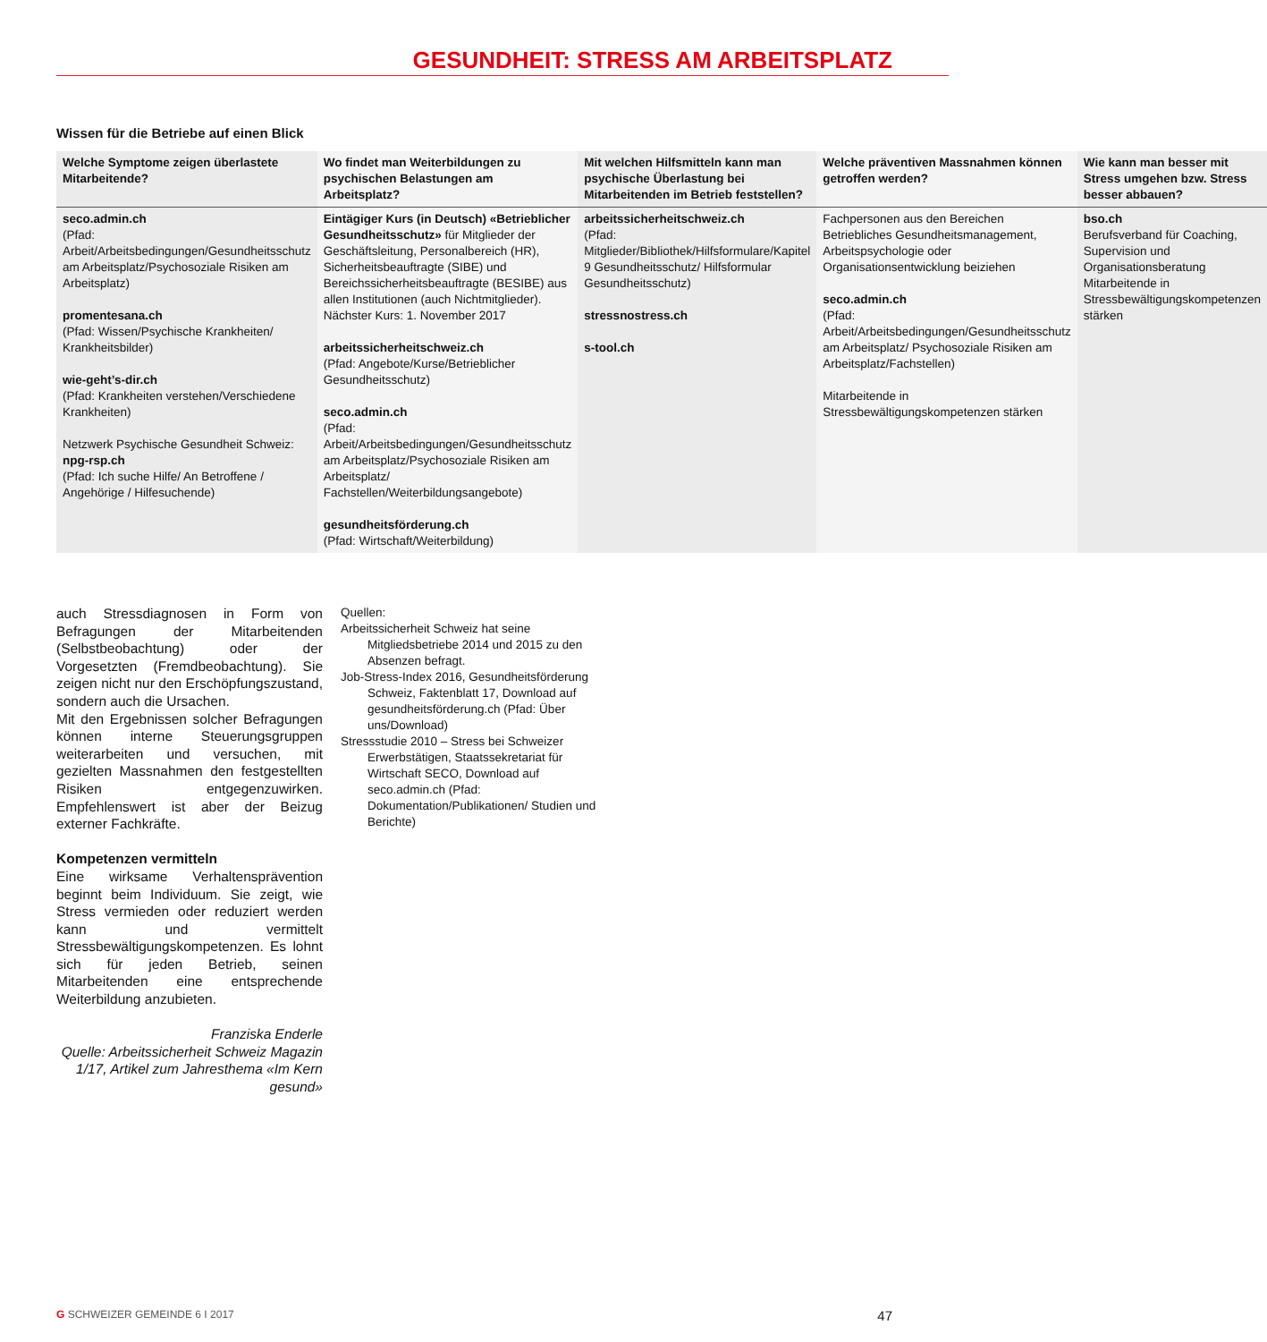GESUNDHEIT: STRESS AM ARBEITSPLATZ
Wissen für die Betriebe auf einen Blick
| Welche Symptome zeigen überlastete Mitarbeitende? | Wo findet man Weiterbildungen zu psychischen Belastungen am Arbeitsplatz? | Mit welchen Hilfsmitteln kann man psychische Überlastung bei Mitarbeitenden im Betrieb feststellen? | Welche präventiven Massnahmen können getroffen werden? | Wie kann man besser mit Stress umgehen bzw. Stress besser abbauen? |
| --- | --- | --- | --- | --- |
| seco.admin.ch (Pfad: Arbeit/Arbeitsbedingungen/Gesundheitsschutz am Arbeitsplatz/Psychosoziale Risiken am Arbeitsplatz) promentesana.ch (Pfad: Wissen/Psychische Krankheiten/ Krankheitsbilder) wie-geht’s-dir.ch (Pfad: Krankheiten verstehen/Verschiedene Krankheiten) Netzwerk Psychische Gesundheit Schweiz: npg-rsp.ch (Pfad: Ich suche Hilfe/ An Betroffene / Angehörige / Hilfesuchende) | Eintägiger Kurs (in Deutsch) «Betrieblicher Gesundheitsschutz» für Mitglieder der Geschäftsleitung, Personalbereich (HR), Sicherheitsbeauftragte (SIBE) und Bereichssicherheitsbeauftragte (BESIBE) aus allen Institutionen (auch Nichtmitglieder). Nächster Kurs: 1. November 2017 arbeitssicherheitschweiz.ch (Pfad: Angebote/Kurse/Betrieblicher Gesundheitsschutz) seco.admin.ch (Pfad: Arbeit/Arbeitsbedingungen/Gesundheitsschutz am Arbeitsplatz/Psychosoziale Risiken am Arbeitsplatz/ Fachstellen/Weiterbildungsangebote) gesundheitsförderung.ch (Pfad: Wirtschaft/Weiterbildung) | arbeitssicherheitschweiz.ch (Pfad: Mitglieder/Bibliothek/Hilfsformulare/Kapitel 9 Gesundheitsschutz/ Hilfsformular Gesundheitsschutz) stressnostress.ch s-tool.ch | Fachpersonen aus den Bereichen Betriebliches Gesundheitsmanagement, Arbeitspsychologie oder Organisationsentwicklung beiziehen seco.admin.ch (Pfad: Arbeit/Arbeitsbedingungen/Gesundheitsschutz am Arbeitsplatz/ Psychosoziale Risiken am Arbeitsplatz/Fachstellen) Mitarbeitende in Stressbewältigungskompetenzen stärken | bso.ch Berufsverband für Coaching, Supervision und Organisationsberatung Mitarbeitende in Stressbewältigungskompetenzen stärken |
auch Stressdiagnosen in Form von Befragungen der Mitarbeitenden (Selbstbeobachtung) oder der Vorgesetzten (Fremdbeobachtung). Sie zeigen nicht nur den Erschöpfungszustand, sondern auch die Ursachen.
Mit den Ergebnissen solcher Befragungen können interne Steuerungsgruppen weiterarbeiten und versuchen, mit gezielten Massnahmen den festgestellten Risiken entgegenzuwirken. Empfehlenswert ist aber der Beizug externer Fachkräfte.
Kompetenzen vermitteln
Eine wirksame Verhaltensprävention beginnt beim Individuum. Sie zeigt, wie Stress vermieden oder reduziert werden kann und vermittelt Stressbewältigungskompetenzen. Es lohnt sich für jeden Betrieb, seinen Mitarbeitenden eine entsprechende Weiterbildung anzubieten.
Franziska Enderle
Quelle: Arbeitssicherheit Schweiz Magazin 1/17, Artikel zum Jahresthema «Im Kern gesund»
Quellen:
Arbeitssicherheit Schweiz hat seine Mitgliedsbetriebe 2014 und 2015 zu den Absenzen befragt.
Job-Stress-Index 2016, Gesundheitsförderung Schweiz, Faktenblatt 17, Download auf gesundheitsförderung.ch (Pfad: Über uns/Download)
Stressstudie 2010 – Stress bei Schweizer Erwerbstätigen, Staatssekretariat für Wirtschaft SECO, Download auf seco.admin.ch (Pfad: Dokumentation/Publikationen/ Studien und Berichte)
G SCHWEIZER GEMEINDE 6 I 2017 47